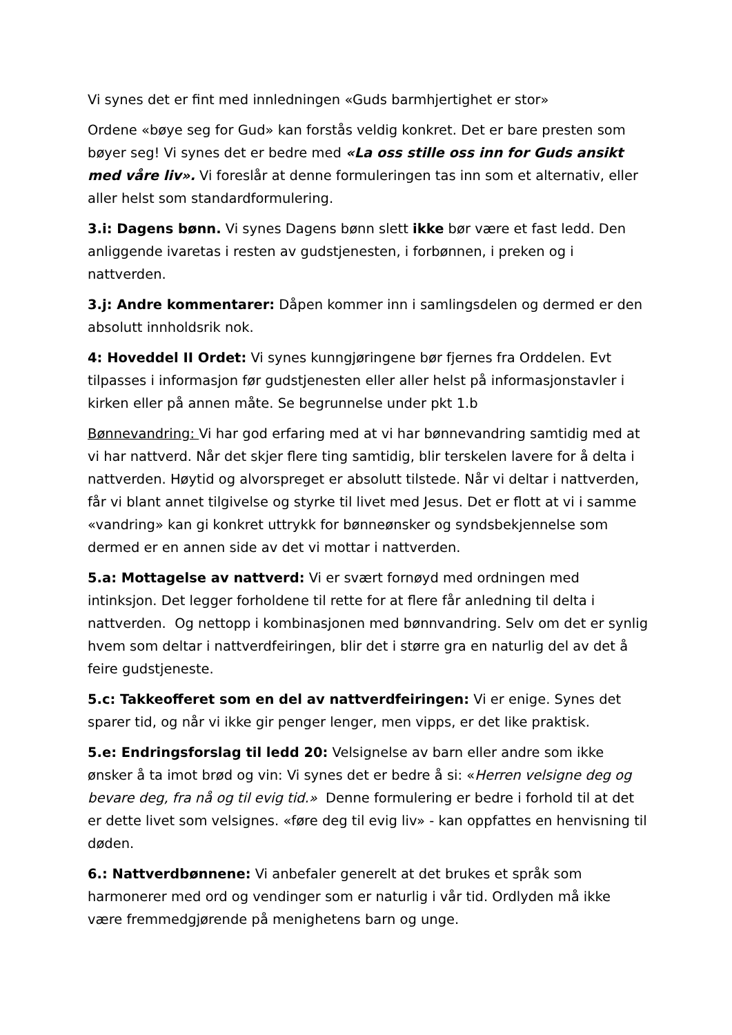Vi synes det er fint med innledningen «Guds barmhjertighet er stor»
Ordene «bøye seg for Gud» kan forstås veldig konkret. Det er bare presten som bøyer seg! Vi synes det er bedre med «La oss stille oss inn for Guds ansikt med våre liv». Vi foreslår at denne formuleringen tas inn som et alternativ, eller aller helst som standardformulering.
3.i: Dagens bønn. Vi synes Dagens bønn slett ikke bør være et fast ledd. Den anliggende ivaretas i resten av gudstjenesten, i forbønnen, i preken og i nattverden.
3.j: Andre kommentarer: Dåpen kommer inn i samlingsdelen og dermed er den absolutt innholdsrik nok.
4: Hoveddel II Ordet: Vi synes kunngjøringene bør fjernes fra Orddelen. Evt tilpasses i informasjon før gudstjenesten eller aller helst på informasjonstavler i kirken eller på annen måte. Se begrunnelse under pkt 1.b
Bønnevandring: Vi har god erfaring med at vi har bønnevandring samtidig med at vi har nattverd. Når det skjer flere ting samtidig, blir terskelen lavere for å delta i nattverden. Høytid og alvorspreget er absolutt tilstede. Når vi deltar i nattverden, får vi blant annet tilgivelse og styrke til livet med Jesus. Det er flott at vi i samme «vandring» kan gi konkret uttrykk for bønneønsker og syndsbekjennelse som dermed er en annen side av det vi mottar i nattverden.
5.a: Mottagelse av nattverd: Vi er svært fornøyd med ordningen med intinksjon. Det legger forholdene til rette for at flere får anledning til delta i nattverden. Og nettopp i kombinasjonen med bønnvandring. Selv om det er synlig hvem som deltar i nattverdfeiringen, blir det i større gra en naturlig del av det å feire gudstjeneste.
5.c: Takkeofferet som en del av nattverdfeiringen: Vi er enige. Synes det sparer tid, og når vi ikke gir penger lenger, men vipps, er det like praktisk.
5.e: Endringsforslag til ledd 20: Velsignelse av barn eller andre som ikke ønsker å ta imot brød og vin: Vi synes det er bedre å si: «Herren velsigne deg og bevare deg, fra nå og til evig tid.» Denne formulering er bedre i forhold til at det er dette livet som velsignes. «føre deg til evig liv» - kan oppfattes en henvisning til døden.
6.: Nattverdbønnene: Vi anbefaler generelt at det brukes et språk som harmonerer med ord og vendinger som er naturlig i vår tid. Ordlyden må ikke være fremmedgjørende på menighetens barn og unge.